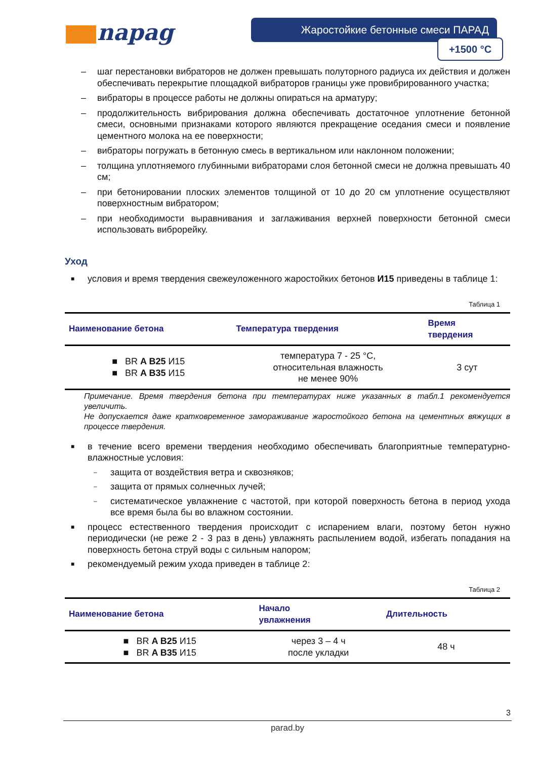napag Жаростойкие бетонные смеси ПАРАД
+1500 °C
– шаг перестановки вибраторов не должен превышать полуторного радиуса их действия и должен обеспечивать перекрытие площадкой вибраторов границы уже провибрированного участка;
– вибраторы в процессе работы не должны опираться на арматуру;
– продолжительность вибрирования должна обеспечивать достаточное уплотнение бетонной смеси, основными признаками которого являются прекращение оседания смеси и появление цементного молока на ее поверхности;
– вибраторы погружать в бетонную смесь в вертикальном или наклонном положении;
– толщина уплотняемого глубинными вибраторами слоя бетонной смеси не должна превышать 40 см;
– при бетонировании плоских элементов толщиной от 10 до 20 см уплотнение осуществляют поверхностным вибратором;
– при необходимости выравнивания и заглаживания верхней поверхности бетонной смеси использовать виброрейку.
Уход
■ условия и время твердения свежеуложенного жаростойких бетонов И15 приведены в таблице 1:
Таблица 1
| Наименование бетона | Температура твердения | Время твердения |
| --- | --- | --- |
| ■ BR A B25 И15 ■ BR A B35 И15 | температура 7 - 25 °С, относительная влажность не менее 90% | 3 сут |
Примечание. Время твердения бетона при температурах ниже указанных в табл.1 рекомендуется увеличить.
Не допускается даже кратковременное замораживание жаростойкого бетона на цементных вяжущих в процессе твердения.
■ в течение всего времени твердения необходимо обеспечивать благоприятные температурно-влажностные условия:
– защита от воздействия ветра и сквозняков;
– защита от прямых солнечных лучей;
– систематическое увлажнение с частотой, при которой поверхность бетона в период ухода все время была бы во влажном состоянии.
■ процесс естественного твердения происходит с испарением влаги, поэтому бетон нужно периодически (не реже 2 - 3 раз в день) увлажнять распылением водой, избегать попадания на поверхность бетона струй воды с сильным напором;
■ рекомендуемый режим ухода приведен в таблице 2:
Таблица 2
| Наименование бетона | Начало увлажнения | Длительность |
| --- | --- | --- |
| ■ BR A B25 И15 ■ BR A B35 И15 | через 3 – 4 ч после укладки | 48 ч |
3
parad.by